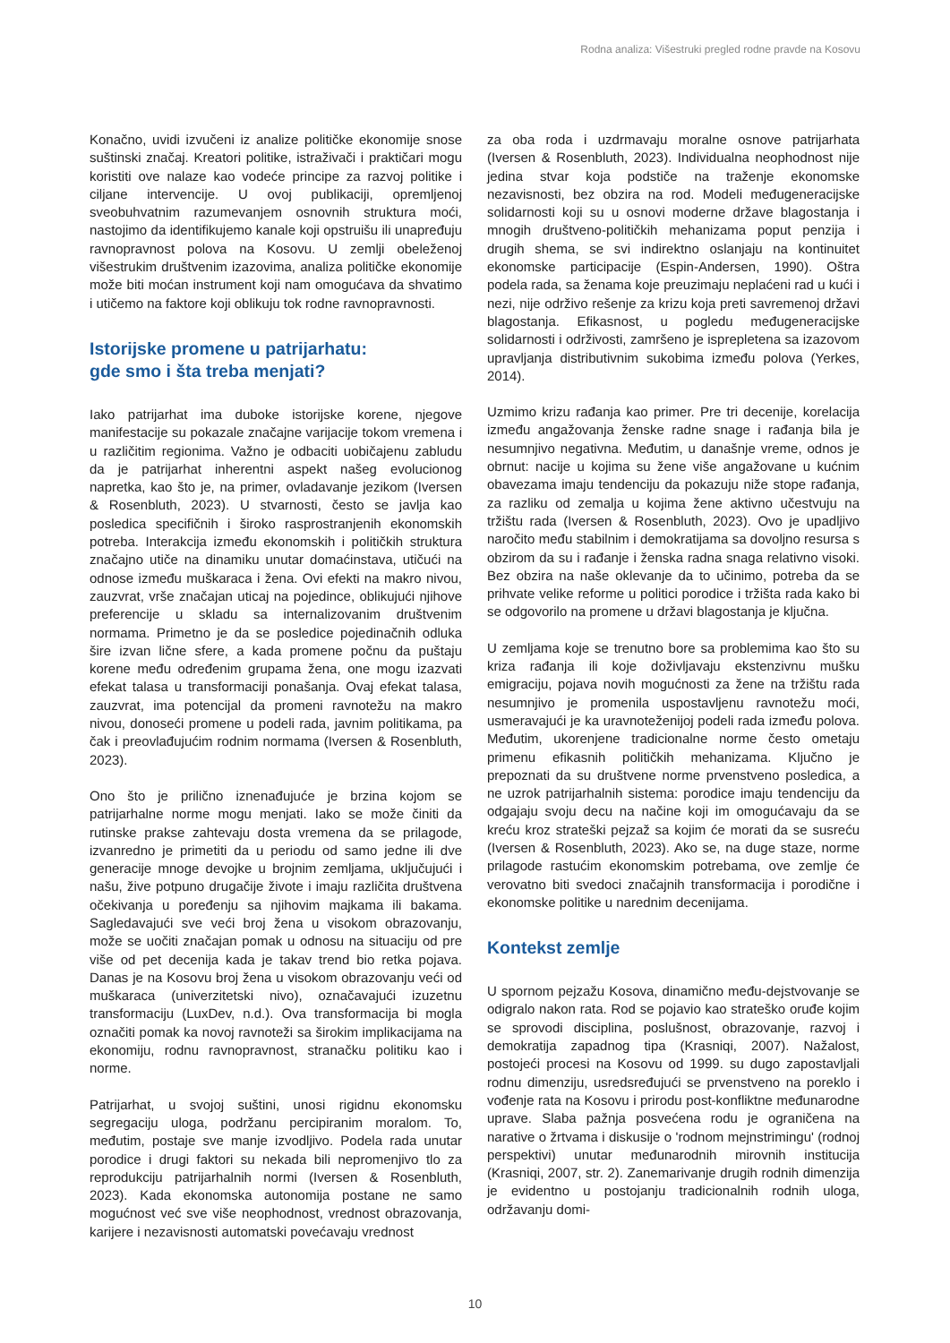Rodna analiza: Višestruki pregled rodne pravde na Kosovu
Konačno, uvidi izvučeni iz analize političke ekonomije snose suštinski značaj. Kreatori politike, istraživači i praktičari mogu koristiti ove nalaze kao vodeće principe za razvoj politike i ciljane intervencije. U ovoj publikaciji, opremljenoj sveobuhvatnim razumevanjem osnovnih struktura moći, nastojimo da identifikujemo kanale koji opstruišu ili unapređuju ravnopravnost polova na Kosovu. U zemlji obeleženoj višestrukim društvenim izazovima, analiza političke ekonomije može biti moćan instrument koji nam omogućava da shvatimo i utičemo na faktore koji oblikuju tok rodne ravnopravnosti.
Istorijske promene u patrijarhatu:
gde smo i šta treba menjati?
Iako patrijarhat ima duboke istorijske korene, njegove manifestacije su pokazale značajne varijacije tokom vremena i u različitim regionima. Važno je odbaciti uobičajenu zabludu da je patrijarhat inherentni aspekt našeg evolucionog napretka, kao što je, na primer, ovladavanje jezikom (Iversen & Rosenbluth, 2023). U stvarnosti, često se javlja kao posledica specifičnih i široko rasprostranjenih ekonomskih potreba. Interakcija između ekonomskih i političkih struktura značajno utiče na dinamiku unutar domaćinstava, utičući na odnose između muškaraca i žena. Ovi efekti na makro nivou, zauzvrat, vrše značajan uticaj na pojedince, oblikujući njihove preferencije u skladu sa internalizovanim društvenim normama. Primetno je da se posledice pojedinačnih odluka šire izvan lične sfere, a kada promene počnu da puštaju korene među određenim grupama žena, one mogu izazvati efekat talasa u transformaciji ponašanja. Ovaj efekat talasa, zauzvrat, ima potencijal da promeni ravnotežu na makro nivou, donoseći promene u podeli rada, javnim politikama, pa čak i preovlađujućim rodnim normama (Iversen & Rosenbluth, 2023).
Ono što je prilično iznenađujuće je brzina kojom se patrijarhalne norme mogu menjati. Iako se može činiti da rutinske prakse zahtevaju dosta vremena da se prilagode, izvanredno je primetiti da u periodu od samo jedne ili dve generacije mnoge devojke u brojnim zemljama, uključujući i našu, žive potpuno drugačije živote i imaju različita društvena očekivanja u poređenju sa njihovim majkama ili bakama. Sagledavajući sve veći broj žena u visokom obrazovanju, može se uočiti značajan pomak u odnosu na situaciju od pre više od pet decenija kada je takav trend bio retka pojava. Danas je na Kosovu broj žena u visokom obrazovanju veći od muškaraca (univerzitetski nivo), označavajući izuzetnu transformaciju (LuxDev, n.d.). Ova transformacija bi mogla označiti pomak ka novoj ravnoteži sa širokim implikacijama na ekonomiju, rodnu ravnopravnost, stranačku politiku kao i norme.
Patrijarhat, u svojoj suštini, unosi rigidnu ekonomsku segregaciju uloga, podržanu percipiranim moralom. To, međutim, postaje sve manje izvodljivo. Podela rada unutar porodice i drugi faktori su nekada bili nepromenjivo tlo za reprodukciju patrijarhalnih normi (Iversen & Rosenbluth, 2023). Kada ekonomska autonomija postane ne samo mogućnost već sve više neophodnost, vrednost obrazovanja, karijere i nezavisnosti automatski povećavaju vrednost
za oba roda i uzdrmavaju moralne osnove patrijarhata (Iversen & Rosenbluth, 2023). Individualna neophodnost nije jedina stvar koja podstiče na traženje ekonomske nezavisnosti, bez obzira na rod. Modeli međugeneracijske solidarnosti koji su u osnovi moderne države blagostanja i mnogih društveno-političkih mehanizama poput penzija i drugih shema, se svi indirektno oslanjaju na kontinuitet ekonomske participacije (Espin-Andersen, 1990). Oštra podela rada, sa ženama koje preuzimaju neplaćeni rad u kući i nezi, nije održivo rešenje za krizu koja preti savremenoj državi blagostanja. Efikasnost, u pogledu međugeneracijske solidarnosti i održivosti, zamršeno je isprepletena sa izazovom upravljanja distributivnim sukobima između polova (Yerkes, 2014).
Uzmimo krizu rađanja kao primer. Pre tri decenije, korelacija između angažovanja ženske radne snage i rađanja bila je nesumnjivo negativna. Međutim, u današnje vreme, odnos je obrnut: nacije u kojima su žene više angažovane u kućnim obavezama imaju tendenciju da pokazuju niže stope rađanja, za razliku od zemalja u kojima žene aktivno učestvuju na tržištu rada (Iversen & Rosenbluth, 2023). Ovo je upadljivo naročito među stabilnim i demokratijama sa dovoljno resursa s obzirom da su i rađanje i ženska radna snaga relativno visoki. Bez obzira na naše oklevanje da to učinimo, potreba da se prihvate velike reforme u politici porodice i tržišta rada kako bi se odgovorilo na promene u državi blagostanja je ključna.
U zemljama koje se trenutno bore sa problemima kao što su kriza rađanja ili koje doživljavaju ekstenzivnu mušku emigraciju, pojava novih mogućnosti za žene na tržištu rada nesumnjivo je promenila uspostavljenu ravnotežu moći, usmeravajući je ka uravnoteženijoj podeli rada između polova. Međutim, ukorenjene tradicionalne norme često ometaju primenu efikasnih političkih mehanizama. Ključno je prepoznati da su društvene norme prvenstveno posledica, a ne uzrok patrijarhalnih sistema: porodice imaju tendenciju da odgajaju svoju decu na načine koji im omogućavaju da se kreću kroz strateški pejzaž sa kojim će morati da se susreću (Iversen & Rosenbluth, 2023). Ako se, na duge staze, norme prilagode rastućim ekonomskim potrebama, ove zemlje će verovatno biti svedoci značajnih transformacija i porodične i ekonomske politike u narednim decenijama.
Kontekst zemlje
U spornom pejzažu Kosova, dinamično među-dejstvovanje se odigralo nakon rata. Rod se pojavio kao strateško oruđe kojim se sprovodi disciplina, poslušnost, obrazovanje, razvoj i demokratija zapadnog tipa (Krasniqi, 2007). Nažalost, postojeći procesi na Kosovu od 1999. su dugo zapostavljali rodnu dimenziju, usredsređujući se prvenstveno na poreklo i vođenje rata na Kosovu i prirodu post-konfliktne međunarodne uprave. Slaba pažnja posvećena rodu je ograničena na narative o žrtvama i diskusije o 'rodnom mejnstrimingu' (rodnoj perspektivi) unutar međunarodnih mirovnih institucija (Krasniqi, 2007, str. 2). Zanemarivanje drugih rodnih dimenzija je evidentno u postojanju tradicionalnih rodnih uloga, održavanju domi-
10